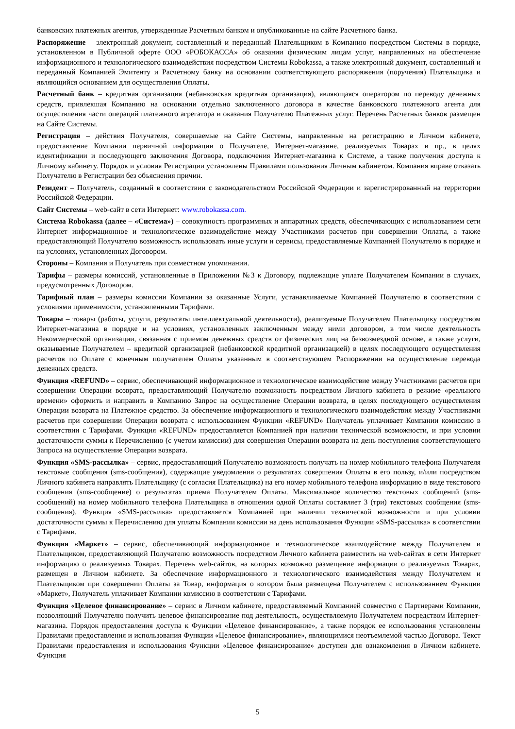банковских платежных агентов, утвержденные Расчетным банком и опубликованные на сайте Расчетного банка.
Распоряжение – электронный документ, составленный и переданный Плательщиком в Компанию посредством Системы в порядке, установленном в Публичной оферте ООО «РОБОКАССА» об оказании физическим лицам услуг, направленных на обеспечение информационного и технологического взаимодействия посредством Системы Robokassa, а также электронный документ, составленный и переданный Компанией Эмитенту и Расчетному банку на основании соответствующего распоряжения (поручения) Плательщика и являющийся основанием для осуществления Оплаты.
Расчетный банк – кредитная организация (небанковская кредитная организация), являющаяся оператором по переводу денежных средств, привлекшая Компанию на основании отдельно заключенного договора в качестве банковского платежного агента для осуществления части операций платежного агрегатора и оказания Получателю Платежных услуг. Перечень Расчетных банков размещен на Сайте Системы.
Регистрация – действия Получателя, совершаемые на Сайте Системы, направленные на регистрацию в Личном кабинете, предоставление Компании первичной информации о Получателе, Интернет-магазине, реализуемых Товарах и пр., в целях идентификации и последующего заключения Договора, подключения Интернет-магазина к Системе, а также получения доступа к Личному кабинету. Порядок и условия Регистрации установлены Правилами пользования Личным кабинетом. Компания вправе отказать Получателю в Регистрации без объяснения причин.
Резидент – Получатель, созданный в соответствии с законодательством Российской Федерации и зарегистрированный на территории Российской Федерации.
Сайт Системы – web-сайт в сети Интернет: www.robokassa.com.
Система Robokassa (далее – «Система») – совокупность программных и аппаратных средств, обеспечивающих с использованием сети Интернет информационное и технологическое взаимодействие между Участниками расчетов при совершении Оплаты, а также предоставляющий Получателю возможность использовать иные услуги и сервисы, предоставляемые Компанией Получателю в порядке и на условиях, установленных Договором.
Стороны – Компания и Получатель при совместном упоминании.
Тарифы – размеры комиссий, установленные в Приложении №3 к Договору, подлежащие уплате Получателем Компании в случаях, предусмотренных Договором.
Тарифный план – размеры комиссии Компании за оказанные Услуги, устанавливаемые Компанией Получателю в соответствии с условиями применимости, установленными Тарифами.
Товары – товары (работы, услуги, результаты интеллектуальной деятельности), реализуемые Получателем Плательщику посредством Интернет-магазина в порядке и на условиях, установленных заключенным между ними договором, в том числе деятельность Некоммерческой организации, связанная с приемом денежных средств от физических лиц на безвозмездной основе, а также услуги, оказываемые Получателем – кредитной организацией (небанковской кредитной организацией) в целях последующего осуществления расчетов по Оплате с конечным получателем Оплаты указанным в соответствующем Распоряжении на осуществление перевода денежных средств.
Функция «REFUND» – сервис, обеспечивающий информационное и технологическое взаимодействие между Участниками расчетов при совершении Операции возврата, предоставляющий Получателю возможность посредством Личного кабинета в режиме «реального времени» оформить и направить в Компанию Запрос на осуществление Операции возврата, в целях последующего осуществления Операции возврата на Платежное средство. За обеспечение информационного и технологического взаимодействия между Участниками расчетов при совершении Операции возврата с использованием Функции «REFUND» Получатель уплачивает Компании комиссию в соответствии с Тарифами. Функция «REFUND» предоставляется Компанией при наличии технической возможности, и при условии достаточности суммы к Перечислению (с учетом комиссии) для совершения Операции возврата на день поступления соответствующего Запроса на осуществление Операции возврата.
Функция «SMS-рассылка» – сервис, предоставляющий Получателю возможность получать на номер мобильного телефона Получателя текстовые сообщения (sms-сообщения), содержащие уведомления о результатах совершения Оплаты в его пользу, и/или посредством Личного кабинета направлять Плательщику (с согласия Плательщика) на его номер мобильного телефона информацию в виде текстового сообщения (sms-сообщение) о результатах приема Получателем Оплаты. Максимальное количество текстовых сообщений (sms-сообщений) на номер мобильного телефона Плательщика в отношении одной Оплаты составляет 3 (три) текстовых сообщения (sms-сообщения). Функция «SMS-рассылка» предоставляется Компанией при наличии технической возможности и при условии достаточности суммы к Перечислению для уплаты Компании комиссии на день использования Функции «SMS-рассылка» в соответствии с Тарифами.
Функция «Маркет» – сервис, обеспечивающий информационное и технологическое взаимодействие между Получателем и Плательщиком, предоставляющий Получателю возможность посредством Личного кабинета разместить на web-сайтах в сети Интернет информацию о реализуемых Товарах. Перечень web-сайтов, на которых возможно размещение информации о реализуемых Товарах, размещен в Личном кабинете. За обеспечение информационного и технологического взаимодействия между Получателем и Плательщиком при совершении Оплаты за Товар, информация о котором была размещена Получателем с использованием Функции «Маркет», Получатель уплачивает Компании комиссию в соответствии с Тарифами.
Функция «Целевое финансирование» – сервис в Личном кабинете, предоставляемый Компанией совместно с Партнерами Компании, позволяющий Получателю получить целевое финансирование под деятельность, осуществляемую Получателем посредством Интернет-магазина. Порядок предоставления доступа к Функции «Целевое финансирование», а также порядок ее использования установлены Правилами предоставления и использования Функции «Целевое финансирование», являющимися неотъемлемой частью Договора. Текст Правилами предоставления и использования Функции «Целевое финансирование» доступен для ознакомления в Личном кабинете. Функция
5